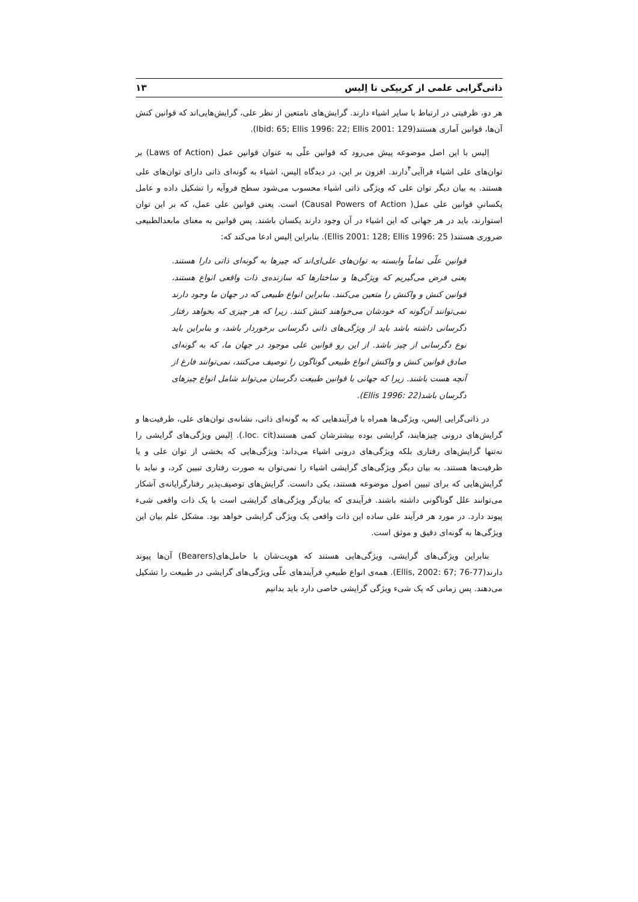ذاتی‌گرایی علمی از کریپکی تا اِلیس ۱۳
هر دو، ظرفیتی در ارتباط با سایر اشیاء دارند. گرایش‌های نامتعین از نظر علی، گرایش‌هایی‌اند که قوانین کنش آن‌ها، قوانین آماری هستند(Ibid: 65; Ellis 1996: 22; Ellis 2001: 129).
اِلیس با این اصل موضوعه پیش می‌رود که قوانین علّی به عنوان قوانین عمل (Laws of Action) بر توان‌های علی اشیاء فراآیی<sup>۴</sup>دارند. افزون بر این، در دیدگاه اِلیس، اشیاء به گونه‌ای ذاتی دارای توان‌های علی هستند. به بیان دیگر توان علی که ویژگی ذاتی اشیاء محسوب می‌شود سطح فروآیه را تشکیل داده و عامل یکسانیِ قوانین علی عمل( Causal Powers of Action) است. یعنی قوانین علی عمل، که بر این توان استوارند، باید در هر جهانی که این اشیاء در آن وجود دارند یکسان باشند. پس قوانین به معنای مابعدالطبیعی ضروری هستند( Ellis 2001: 128; Ellis 1996: 25). بنابراین اِلیس ادعا می‌کند که:
قوانین علّی تماماً وابسته به توان‌های علی‌ای‌اند که چیزها به گونه‌ای ذاتی دارا هستند. یعنی فرض می‌گیریم که ویژگی‌ها و ساختارها که سازنده‌ی ذات واقعی انواع هستند، قوانین کنش و واکنش را متعین می‌کنند. بنابراین انواع طبیعی که در جهان ما وجود دارند نمی‌توانند آن‌گونه که خودشان می‌خواهند کنش کنند. زیرا که هر چیزی که بخواهد رفتار دگرسانی داشته باشد باید از ویژگی‌های ذاتی دگرسانی برخوردار باشد، و بنابراین باید نوع دگرسانی از چیز باشد. از این رو قوانین علی موجود در جهان ما، که به گونه‌ای صادق قوانین کنش و واکنش انواع طبیعی گوناگون را توصیف می‌کنند، نمی‌توانند فارغ از آنچه هست باشند. زیرا که جهانی با قوانین طبیعت دگرسان می‌تواند شامل انواع چیزهای دگرسان باشد(Ellis 1996: 22).
در ذاتی‌گرایی اِلیس، ویژگی‌ها همراه با فرآیندهایی که به گونه‌ای ذاتی، نشانه‌ی توان‌های علی، ظرفیت‌ها و گرایش‌های درونی چیزهایند، گرایشی بوده بیشترشان کمی هستند(loc. cit.). اِلیس ویژگی‌های گرایشی را نه‌تنها گرایش‌های رفتاری بلکه ویژگی‌های درونی اشیاء می‌داند: ویژگی‌هایی که بخشی از توان علی و یا ظرفیت‌ها هستند. به بیان دیگر ویژگی‌های گرایشی اشیاء را نمی‌توان به صورت رفتاری تبیین کرد، و نباید با گرایش‌هایی که برای تبیین اصول موضوعه هستند، یکی دانست. گرایش‌های توصیف‌پذیر رفتارگرایانه‌ی آشکار می‌توانند علل گوناگونی داشته باشند. فرآیندی که بیان‌گر ویژگی‌های گرایشی است با یک ذات واقعی شیء پیوند دارد. در مورد هر فرآیند علی ساده این ذات واقعی یک ویژگی گرایشی خواهد بود. مشکل علم بیان این ویژگی‌ها به گونه‌ای دقیق و موثق است.
بنابراین ویژگی‌های گرایشی، ویژگی‌هایی هستند که هویت‌شان با حامل‌های(Bearers) آن‌ها پیوند دارند(Ellis, 2002: 67; 76-77). همه‌ی انواع طبیعیِ فرآیندهای علّی ویژگی‌های گرایشی در طبیعت را تشکیل می‌دهند. پس زمانی که یک شیء ویژگی گرایشی خاصی دارد باید بدانیم